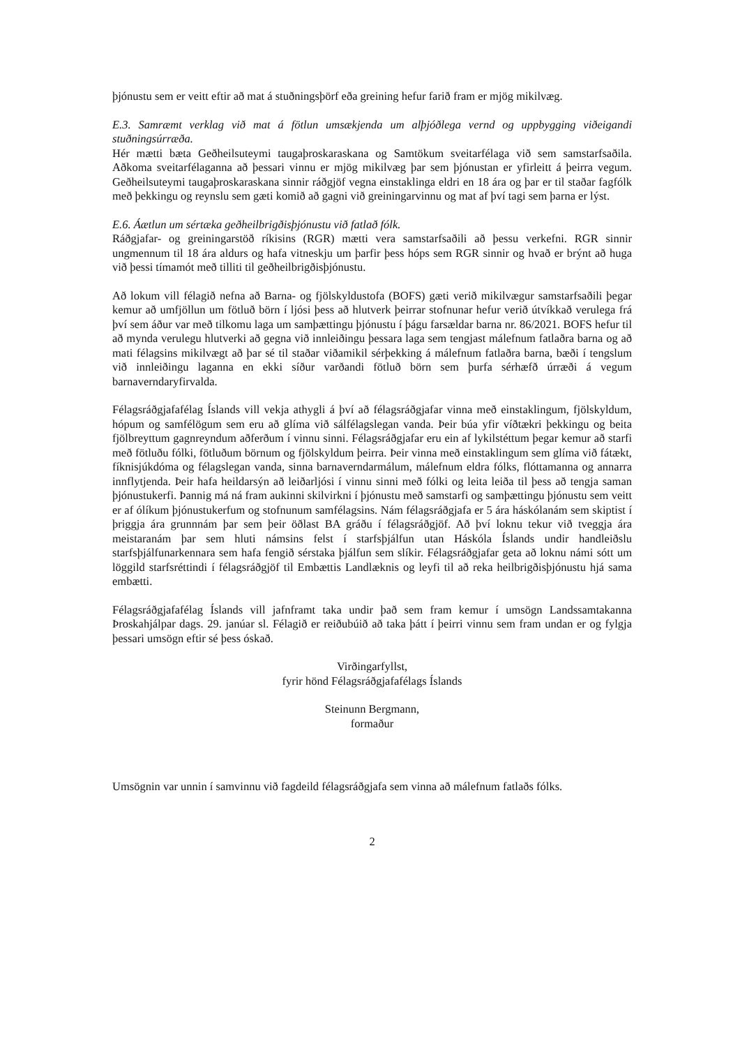þjónustu sem er veitt eftir að mat á stuðningsþörf eða greining hefur farið fram er mjög mikilvæg.
E.3. Samræmt verklag við mat á fötlun umsækjenda um alþjóðlega vernd og uppbygging viðeigandi stuðningsúrræða.
Hér mætti bæta Geðheilsuteymi taugaþroskaraskana og Samtökum sveitarfélaga við sem samstarfsaðila. Aðkoma sveitarfélaganna að þessari vinnu er mjög mikilvæg þar sem þjónustan er yfirleitt á þeirra vegum. Geðheilsuteymi taugaþroskaraskana sinnir ráðgjöf vegna einstaklinga eldri en 18 ára og þar er til staðar fagfólk með þekkingu og reynslu sem gæti komið að gagni við greiningarvinnu og mat af því tagi sem þarna er lýst.
E.6. Áætlun um sértæka geðheilbrigðisþjónustu við fatlað fólk.
Ráðgjafar- og greiningarstöð ríkisins (RGR) mætti vera samstarfsaðili að þessu verkefni. RGR sinnir ungmennum til 18 ára aldurs og hafa vitneskju um þarfir þess hóps sem RGR sinnir og hvað er brýnt að huga við þessi tímamót með tilliti til geðheilbrigðisþjónustu.
Að lokum vill félagið nefna að Barna- og fjölskyldustofa (BOFS) gæti verið mikilvægur samstarfsaðili þegar kemur að umfjöllun um fötluð börn í ljósi þess að hlutverk þeirrar stofnunar hefur verið útvíkkað verulega frá því sem áður var með tilkomu laga um samþættingu þjónustu í þágu farsældar barna nr. 86/2021. BOFS hefur til að mynda verulegu hlutverki að gegna við innleiðingu þessara laga sem tengjast málefnum fatlaðra barna og að mati félagsins mikilvægt að þar sé til staðar viðamikil sérþekking á málefnum fatlaðra barna, bæði í tengslum við innleiðingu laganna en ekki síður varðandi fötluð börn sem þurfa sérhæfð úrræði á vegum barnaverndaryfirvalda.
Félagsráðgjafafélag Íslands vill vekja athygli á því að félagsráðgjafar vinna með einstaklingum, fjölskyldum, hópum og samfélögum sem eru að glíma við sálfélagslegan vanda. Þeir búa yfir víðtækri þekkingu og beita fjölbreyttum gagnreyndum aðferðum í vinnu sinni. Félagsráðgjafar eru ein af lykilstéttum þegar kemur að starfi með fötluðu fólki, fötluðum börnum og fjölskyldum þeirra. Þeir vinna með einstaklingum sem glíma við fátækt, fíknisjúkdóma og félagslegan vanda, sinna barnaverndarmálum, málefnum eldra fólks, flóttamanna og annarra innflytjenda. Þeir hafa heildarsýn að leiðarljósi í vinnu sinni með fólki og leita leiða til þess að tengja saman þjónustukerfi. Þannig má ná fram aukinni skilvirkni í þjónustu með samstarfi og samþættingu þjónustu sem veitt er af ólíkum þjónustukerfum og stofnunum samfélagsins. Nám félagsráðgjafa er 5 ára háskólanám sem skiptist í þriggja ára grunnnám þar sem þeir öðlast BA gráðu í félagsráðgjöf. Að því loknu tekur við tveggja ára meistaranám þar sem hluti námsins felst í starfsþjálfun utan Háskóla Íslands undir handleiðslu starfsþjálfunarkennara sem hafa fengið sérstaka þjálfun sem slíkir. Félagsráðgjafar geta að loknu námi sótt um löggild starfsréttindi í félagsráðgjöf til Embættis Landlæknis og leyfi til að reka heilbrigðisþjónustu hjá sama embætti.
Félagsráðgjafafélag Íslands vill jafnframt taka undir það sem fram kemur í umsögn Landssamtakanna Þroskahjálpar dags. 29. janúar sl. Félagið er reiðubúið að taka þátt í þeirri vinnu sem fram undan er og fylgja þessari umsögn eftir sé þess óskað.
Virðingarfyllst,
fyrir hönd Félagsráðgjafafélags Íslands
Steinunn Bergmann,
formaður
Umsögnin var unnin í samvinnu við fagdeild félagsráðgjafa sem vinna að málefnum fatlaðs fólks.
2